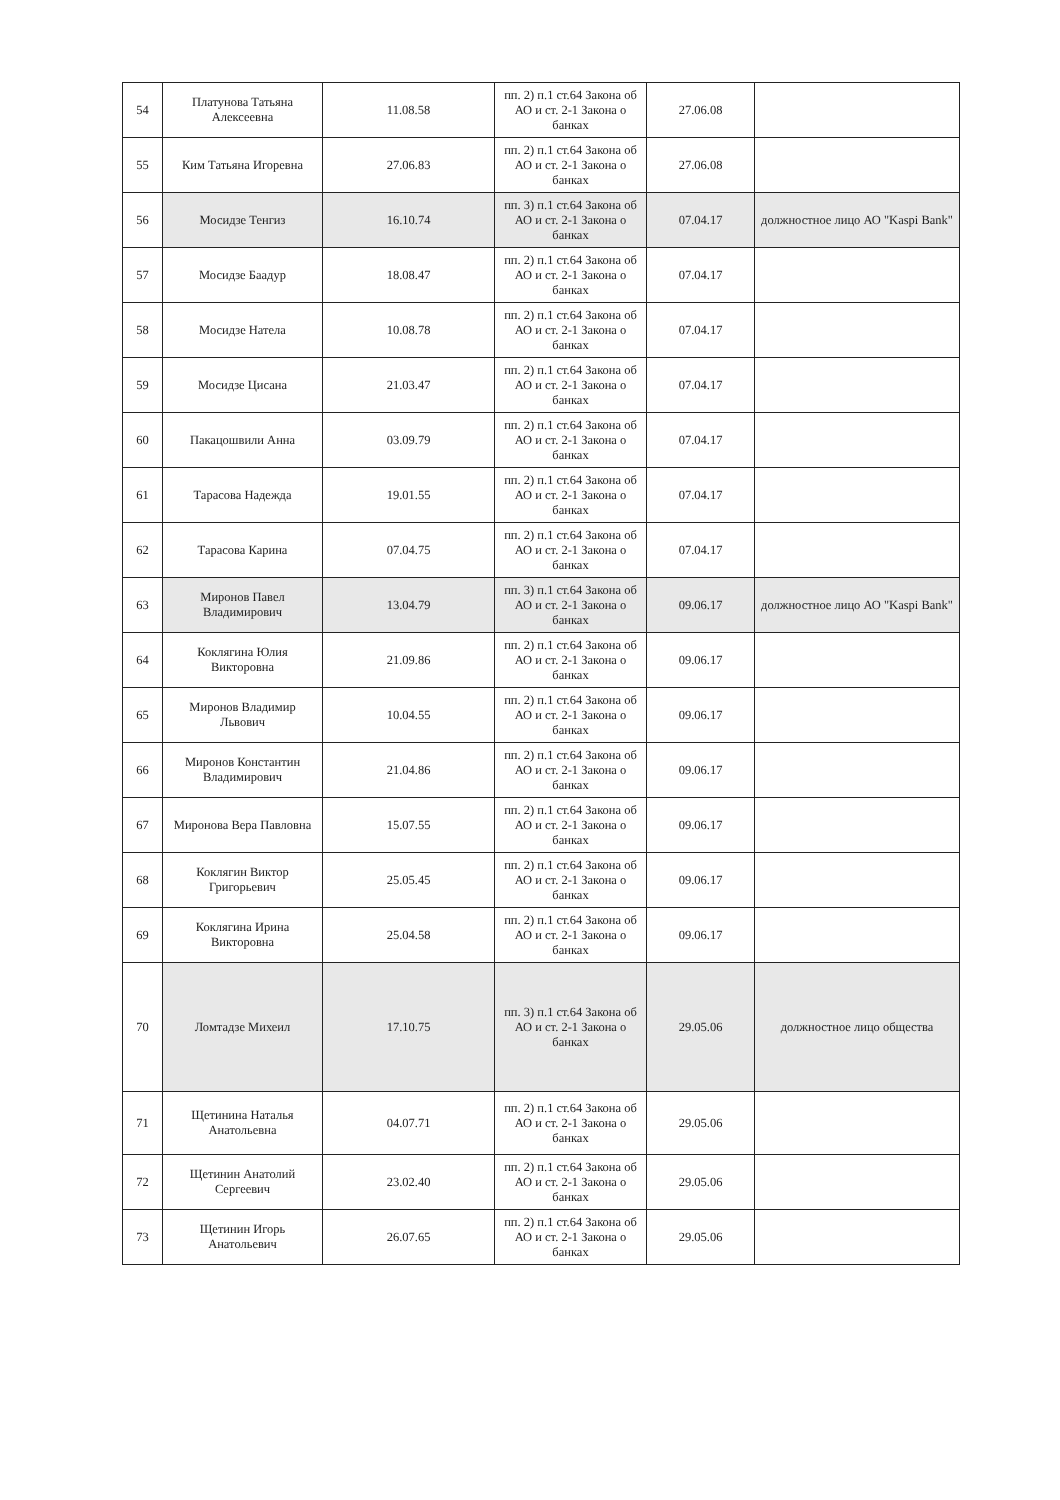| 54 | Платунова Татьяна Алексеевна | 11.08.58 | пп. 2) п.1 ст.64 Закона об АО и ст. 2-1 Закона о банках | 27.06.08 | |
| 55 | Ким Татьяна Игоревна | 27.06.83 | пп. 2) п.1 ст.64 Закона об АО и ст. 2-1 Закона о банках | 27.06.08 | |
| 56 | Мосидзе Тенгиз | 16.10.74 | пп. 3) п.1 ст.64 Закона об АО и ст. 2-1 Закона о банках | 07.04.17 | должностное лицо АО "Kaspi Bank" |
| 57 | Мосидзе Баадур | 18.08.47 | пп. 2) п.1 ст.64 Закона об АО и ст. 2-1 Закона о банках | 07.04.17 | |
| 58 | Мосидзе Натела | 10.08.78 | пп. 2) п.1 ст.64 Закона об АО и ст. 2-1 Закона о банках | 07.04.17 | |
| 59 | Мосидзе Цисана | 21.03.47 | пп. 2) п.1 ст.64 Закона об АО и ст. 2-1 Закона о банках | 07.04.17 | |
| 60 | Пакацошвили Анна | 03.09.79 | пп. 2) п.1 ст.64 Закона об АО и ст. 2-1 Закона о банках | 07.04.17 | |
| 61 | Тарасова Надежда | 19.01.55 | пп. 2) п.1 ст.64 Закона об АО и ст. 2-1 Закона о банках | 07.04.17 | |
| 62 | Тарасова Карина | 07.04.75 | пп. 2) п.1 ст.64 Закона об АО и ст. 2-1 Закона о банках | 07.04.17 | |
| 63 | Миронов Павел Владимирович | 13.04.79 | пп. 3) п.1 ст.64 Закона об АО и ст. 2-1 Закона о банках | 09.06.17 | должностное лицо АО "Kaspi Bank" |
| 64 | Коклягина Юлия Викторовна | 21.09.86 | пп. 2) п.1 ст.64 Закона об АО и ст. 2-1 Закона о банках | 09.06.17 | |
| 65 | Миронов Владимир Львович | 10.04.55 | пп. 2) п.1 ст.64 Закона об АО и ст. 2-1 Закона о банках | 09.06.17 | |
| 66 | Миронов Константин Владимирович | 21.04.86 | пп. 2) п.1 ст.64 Закона об АО и ст. 2-1 Закона о банках | 09.06.17 | |
| 67 | Миронова Вера Павловна | 15.07.55 | пп. 2) п.1 ст.64 Закона об АО и ст. 2-1 Закона о банках | 09.06.17 | |
| 68 | Коклягин Виктор Григорьевич | 25.05.45 | пп. 2) п.1 ст.64 Закона об АО и ст. 2-1 Закона о банках | 09.06.17 | |
| 69 | Коклягина Ирина Викторовна | 25.04.58 | пп. 2) п.1 ст.64 Закона об АО и ст. 2-1 Закона о банках | 09.06.17 | |
| 70 | Ломтадзе Михеил | 17.10.75 | пп. 3) п.1 ст.64 Закона об АО и ст. 2-1 Закона о банках | 29.05.06 | должностное лицо общества |
| 71 | Щетинина Наталья Анатольевна | 04.07.71 | пп. 2) п.1 ст.64 Закона об АО и ст. 2-1 Закона о банках | 29.05.06 | |
| 72 | Щетинин Анатолий Сергеевич | 23.02.40 | пп. 2) п.1 ст.64 Закона об АО и ст. 2-1 Закона о банках | 29.05.06 | |
| 73 | Щетинин Игорь Анатольевич | 26.07.65 | пп. 2) п.1 ст.64 Закона об АО и ст. 2-1 Закона о банках | 29.05.06 | |